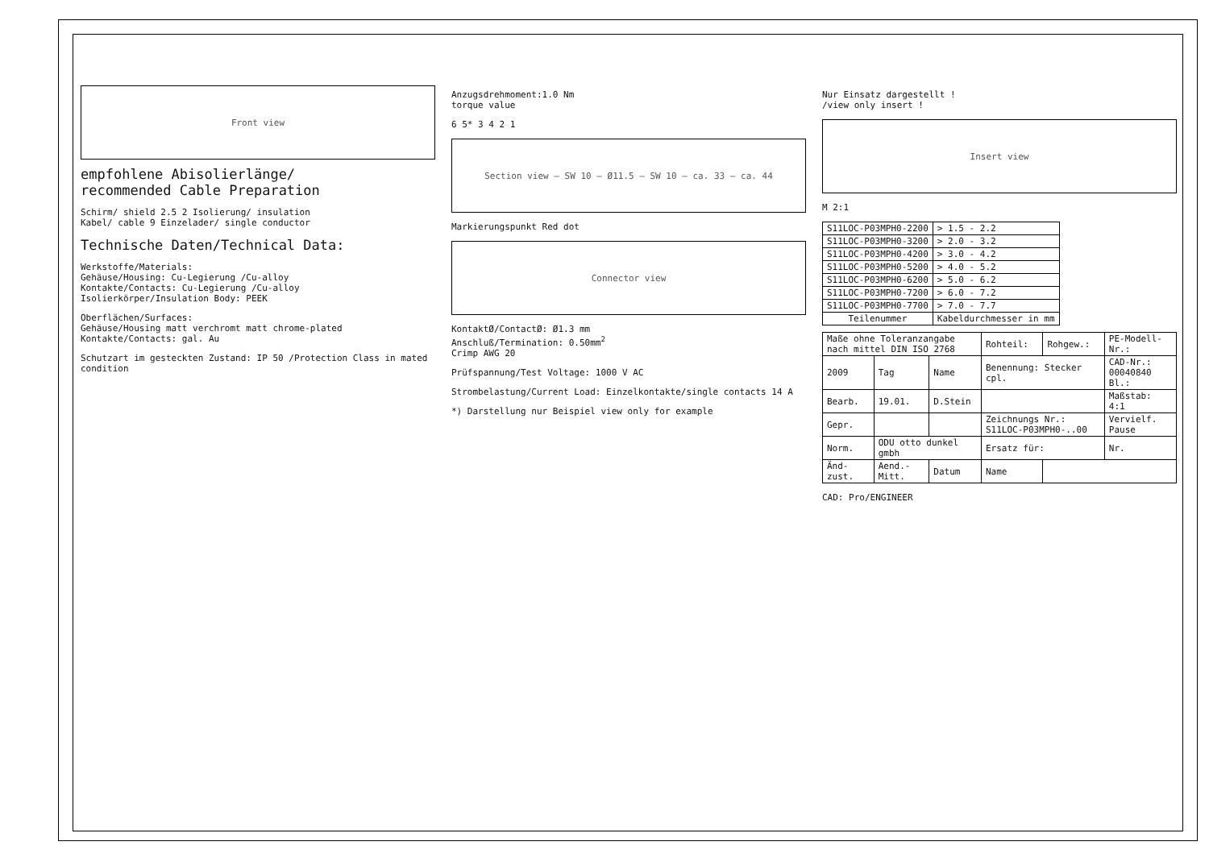Front view
empfohlene Abisolierlänge/
recommended Cable Preparation
Schirm/ shield 2.5 2 Isolierung/ insulation
Kabel/ cable 9 Einzelader/ single conductor
Technische Daten/Technical Data:
Werkstoffe/Materials:
Gehäuse/Housing: Cu-Legierung /Cu-alloy
Kontakte/Contacts: Cu-Legierung /Cu-alloy
Isolierkörper/Insulation Body: PEEK
Oberflächen/Surfaces:
Gehäuse/Housing matt verchromt matt chrome-plated
Kontakte/Contacts: gal. Au
Schutzart im gesteckten Zustand: IP 50 /Protection Class in mated condition
Anzugsdrehmoment:1.0 Nm
torque value
6 5* 3 4 2 1
Section view — SW 10 — Ø11.5 — SW 10 — ca. 33 — ca. 44
Markierungspunkt Red dot
Connector view
KontaktØ/ContactØ: Ø1.3 mm
Anschluß/Termination: 0.50mm<sup>2</sup>
Crimp AWG 20
Prüfspannung/Test Voltage: 1000 V AC
Strombelastung/Current Load: Einzelkontakte/single contacts 14 A
*) Darstellung nur Beispiel view only for example
Nur Einsatz dargestellt !
/view only insert !
Insert view
M 2:1
| S11LOC-P03MPH0-2200 | > 1.5 - 2.2 |
| S11LOC-P03MPH0-3200 | > 2.0 - 3.2 |
| S11LOC-P03MPH0-4200 | > 3.0 - 4.2 |
| S11LOC-P03MPH0-5200 | > 4.0 - 5.2 |
| S11LOC-P03MPH0-6200 | > 5.0 - 6.2 |
| S11LOC-P03MPH0-7200 | > 6.0 - 7.2 |
| S11LOC-P03MPH0-7700 | > 7.0 - 7.7 |
| Teilenummer | Kabeldurchmesser in mm |
| Maße ohne Toleranzangabe nach mittel DIN ISO 2768 | | | Rohteil: | Rohgew.: | PE-Modell-Nr.: |
| 2009 | Tag | Name | Benennung: Stecker cpl. | | CAD-Nr.: 00040840 Bl.: |
| Bearb. | 19.01. | D.Stein | | | Maßstab: 4:1 |
| Gepr. | | | Zeichnungs Nr.: S11LOC-P03MPH0-..00 | | Vervielf. Pause |
| Norm. | ODU otto dunkel gmbh | | Ersatz für: | | Nr. |
| Änd-zust. | Aend.-Mitt. | Datum | Name | | |
CAD: Pro/ENGINEER